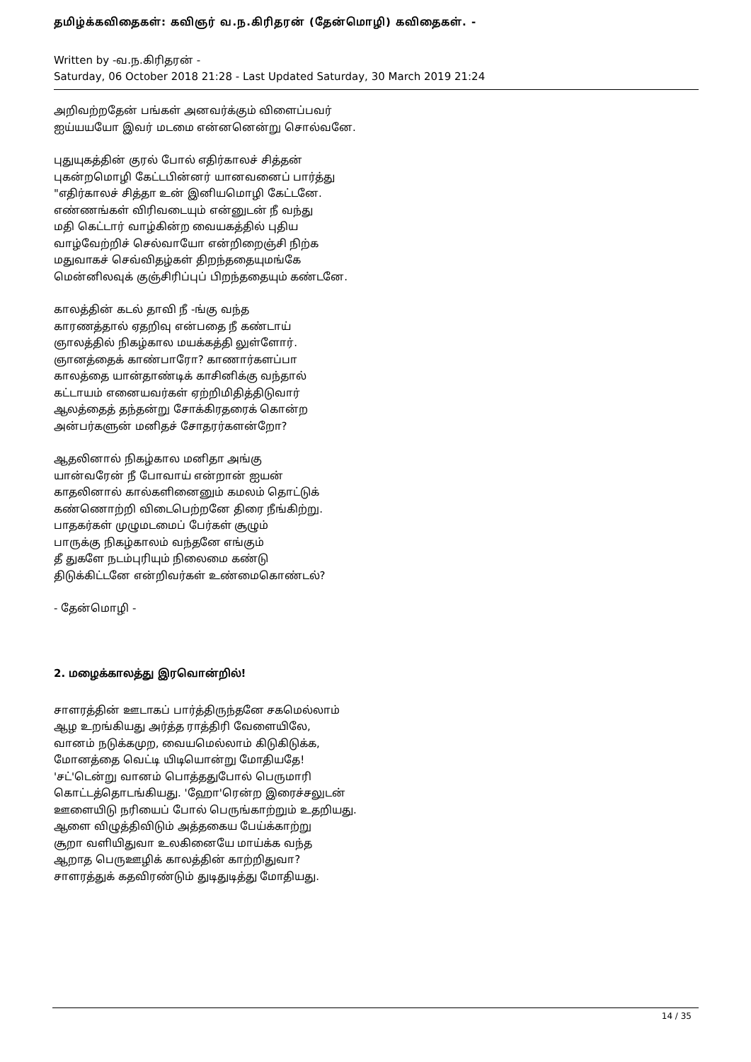தமிழ்க்கவிதைகள்: கவிஞர் வ.ந.கிரிதரன் (தேன்மொழி) கவிதைகள். -
Written by -வ.ந.கிரிதரன் -
Saturday, 06 October 2018 21:28 - Last Updated Saturday, 30 March 2019 21:24
அறிவற்றதேன் பங்கள் அனவர்க்கும் விளைப்பவர்
ஐய்யயயோ இவர் மடமை என்னனென்று சொல்வனே.
புதுயுகத்தின் குரல் போல் எதிர்காலச் சித்தன்
புகன்றமொழி கேட்டபின்னர் யானவனைப் பார்த்து
"எதிர்காலச் சித்தா உன் இனியமொழி கேட்டனே.
எண்ணங்கள் விரிவடையும் என்னுடன் நீ வந்து
மதி கெட்டார் வாழ்கின்ற வையகத்தில் புதிய
வாழ்வேற்றிச் செல்வாயோ என்றிறைஞ்சி நிற்க
மதுவாகச் செவ்விதழ்கள் திறந்ததையுமங்கே
மென்னிலவுக் குஞ்சிரிப்புப் பிறந்ததையும் கண்டனே.
காலத்தின் கடல் தாவி நீ -ங்கு வந்த
காரணத்தால் ஏதறிவு என்பதை நீ கண்டாய்
ஞாலத்தில் நிகழ்கால மயக்கத்தி லுள்ளோர்.
ஞானத்தைக் காண்பாரோ? காணார்களப்பா
காலத்தை யான்தாண்டிக் காசினிக்கு வந்தால்
கட்டாயம் எனையவர்கள் ஏற்றிமிதித்திடுவார்
ஆலத்தைத் தந்தன்று சோக்கிரதரைக் கொன்ற
அன்பர்களுன் மனிதச் சோதரர்களன்றோ?
ஆதலினால் நிகழ்கால மனிதா அங்கு
யான்வரேன் நீ போவாய் என்றான் ஐயன்
காதலினால் கால்களினைனும் கமலம் தொட்டுக்
கண்ணொற்றி விடைபெற்றனே திரை நீங்கிற்று.
பாதகர்கள் முழுமடமைப் பேர்கள் சூழும்
பாருக்கு நிகழ்காலம் வந்தனே எங்கும்
தீ துகளே நடம்புரியும் நிலைமை கண்டு
திடுக்கிட்டனே என்றிவர்கள் உண்மைகொண்டல்?
- தேன்மொழி -
2. மழைக்காலத்து இரவொன்றில்!
சாளரத்தின் ஊடாகப் பார்த்திருந்தனே சகமெல்லாம்
ஆழ உறங்கியது அர்த்த ராத்திரி வேளையிலே,
வானம் நடுக்கமுற, வையமெல்லாம் கிடுகிடுக்க,
மோனத்தை வெட்டி யிடியொன்று மோதியதே!
'சட்'டென்று வானம் பொத்ததுபோல் பெருமாரி
கொட்டத்தொடங்கியது. 'ஹோ'ரென்ற இரைச்சலுடன்
ஊளையிடு நரியைப் போல் பெருங்காற்றும் உதறியது.
ஆளை விழுத்திவிடும் அத்தகைய பேய்க்காற்று
சூறா வளியிதுவா உலகினையே மாய்க்க வந்த
ஆறாத பெருஊழிக் காலத்தின் காற்றிதுவா?
சாளரத்துக் கதவிரண்டும் துடிதுடித்து மோதியது.
14 / 35